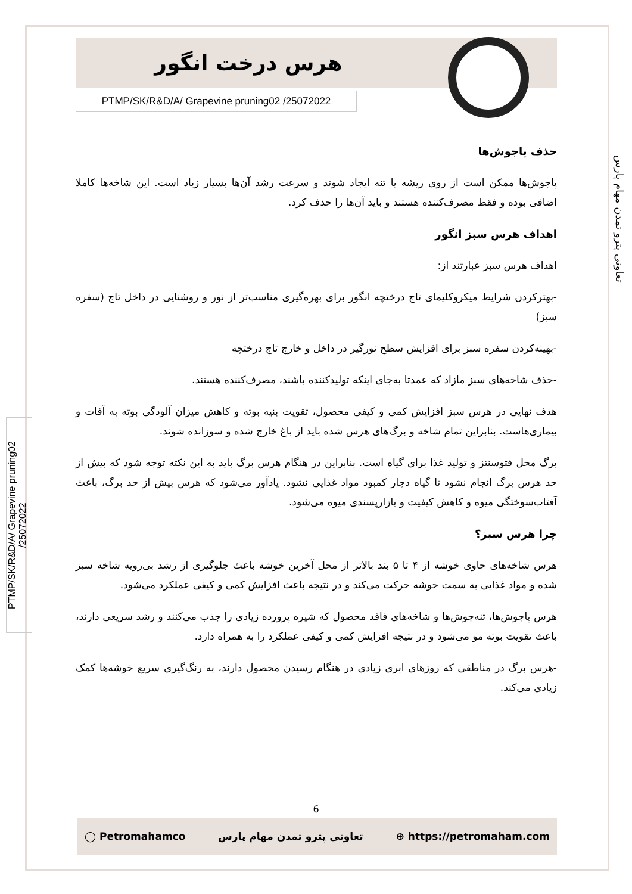هرس درخت انگور
PTMP/SK/R&D/A/ Grapevine pruning02 /25072022
تعاونی پترو تمدن مهام پارس
PTMP/SK/R&D/A/ Grapevine pruning02 /25072022
حذف پاجوش‌ها
پاجوش‌ها ممکن است از روی ریشه یا تنه ایجاد شوند و سرعت رشد آن‌ها بسیار زیاد است. این شاخه‌ها کاملا اضافی بوده و فقط مصرف‌کننده هستند و باید آن‌ها را حذف کرد.
اهداف هرس سبز انگور
اهداف هرس سبز عبارتند از:
-بهترکردن شرایط میکروکلیمای تاج درختچه انگور برای بهره‌گیری مناسب‌تر از نور و روشنایی در داخل تاج (سفره سبز)
-بهینه‌کردن سفره سبز برای افزایش سطح نورگیر در داخل و خارج تاج درختچه
-حذف شاخه‌های سبز مازاد که عمدتا به‌جای اینکه تولیدکننده باشند، مصرف‌کننده هستند.
هدف نهایی در هرس سبز افزایش کمی و کیفی محصول، تقویت بنیه بوته و کاهش میزان آلودگی بوته به آفات و بیماری‌هاست. بنابراین تمام شاخه و برگ‌های هرس شده باید از باغ خارج شده و سوزانده شوند.
برگ محل فتوسنتز و تولید غذا برای گیاه است. بنابراین در هنگام هرس برگ باید به این نکته توجه شود که بیش از حد هرس برگ انجام نشود تا گیاه دچار کمبود مواد غذایی نشود. یادآور می‌شود که هرس بیش از حد برگ، باعث آفتاب‌سوختگی میوه و کاهش کیفیت و بازارپسندی میوه می‌شود.
چرا هرس سبز؟
هرس شاخه‌های حاوی خوشه از ۴ تا ۵ بند بالاتر از محل آخرین خوشه باعث جلوگیری از رشد بی‌رویه شاخه سبز شده و مواد غذایی به سمت خوشه حرکت می‌کند و در نتیجه باعث افزایش کمی و کیفی عملکرد می‌شود.
هرس پاجوش‌ها، تنه‌جوش‌ها و شاخه‌های فاقد محصول که شیره پرورده زیادی را جذب می‌کنند و رشد سریعی دارند، باعث تقویت بوته مو می‌شود و در نتیجه افزایش کمی و کیفی عملکرد را به همراه دارد.
-هرس برگ در مناطقی که روزهای ابری زیادی در هنگام رسیدن محصول دارند، به رنگ‌گیری سریع خوشه‌ها کمک زیادی می‌کند.
6
◯ Petromahamco تعاونی پترو تمدن مهام پارس ⊕ https://petromaham.com